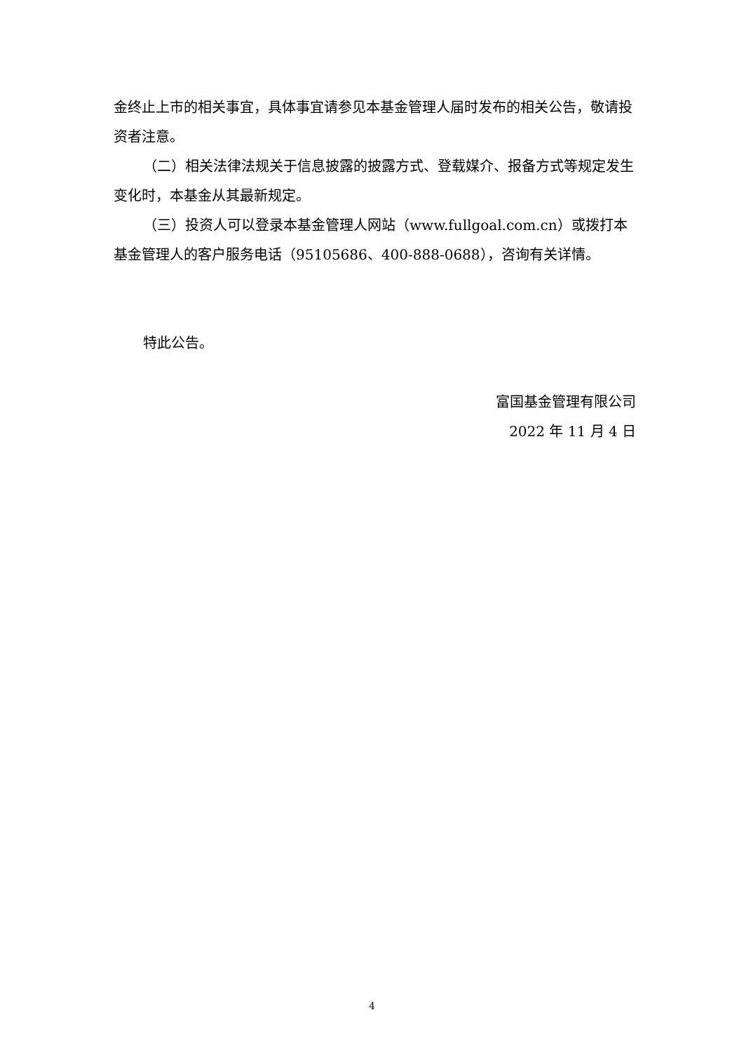金终止上市的相关事宜，具体事宜请参见本基金管理人届时发布的相关公告，敬请投资者注意。
（二）相关法律法规关于信息披露的披露方式、登载媒介、报备方式等规定发生变化时，本基金从其最新规定。
（三）投资人可以登录本基金管理人网站（www.fullgoal.com.cn）或拨打本基金管理人的客户服务电话（95105686、400-888-0688），咨询有关详情。
特此公告。
富国基金管理有限公司
2022 年 11 月 4 日
4